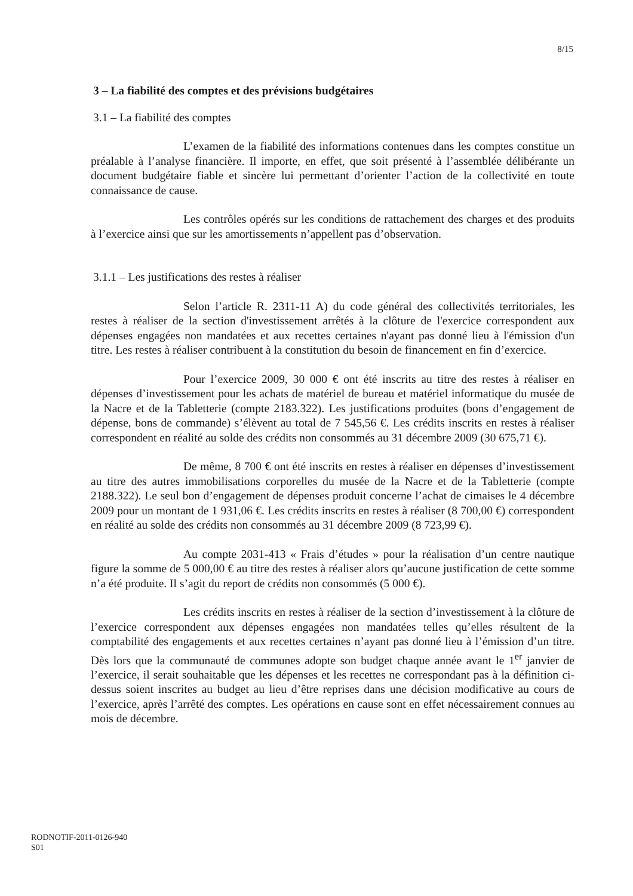8/15
3 – La fiabilité des comptes et des prévisions budgétaires
3.1 – La fiabilité des comptes
L’examen de la fiabilité des informations contenues dans les comptes constitue un préalable à l’analyse financière. Il importe, en effet, que soit présenté à l’assemblée délibérante un document budgétaire fiable et sincère lui permettant d’orienter l’action de la collectivité en toute connaissance de cause.
Les contrôles opérés sur les conditions de rattachement des charges et des produits à l’exercice ainsi que sur les amortissements n’appellent pas d’observation.
3.1.1 – Les justifications des restes à réaliser
Selon l’article R. 2311-11 A) du code général des collectivités territoriales, les restes à réaliser de la section d'investissement arrêtés à la clôture de l'exercice correspondent aux dépenses engagées non mandatées et aux recettes certaines n'ayant pas donné lieu à l'émission d'un titre. Les restes à réaliser contribuent à la constitution du besoin de financement en fin d’exercice.
Pour l’exercice 2009, 30 000 € ont été inscrits au titre des restes à réaliser en dépenses d’investissement pour les achats de matériel de bureau et matériel informatique du musée de la Nacre et de la Tabletterie (compte 2183.322). Les justifications produites (bons d’engagement de dépense, bons de commande) s’élèvent au total de 7 545,56 €. Les crédits inscrits en restes à réaliser correspondent en réalité au solde des crédits non consommés au 31 décembre 2009 (30 675,71 €).
De même, 8 700 € ont été inscrits en restes à réaliser en dépenses d’investissement au titre des autres immobilisations corporelles du musée de la Nacre et de la Tabletterie (compte 2188.322). Le seul bon d’engagement de dépenses produit concerne l’achat de cimaises le 4 décembre 2009 pour un montant de 1 931,06 €. Les crédits inscrits en restes à réaliser (8 700,00 €) correspondent en réalité au solde des crédits non consommés au 31 décembre 2009 (8 723,99 €).
Au compte 2031-413 « Frais d’études » pour la réalisation d’un centre nautique figure la somme de 5 000,00 € au titre des restes à réaliser alors qu’aucune justification de cette somme n’a été produite. Il s’agit du report de crédits non consommés (5 000 €).
Les crédits inscrits en restes à réaliser de la section d’investissement à la clôture de l’exercice correspondent aux dépenses engagées non mandatées telles qu’elles résultent de la comptabilité des engagements et aux recettes certaines n’ayant pas donné lieu à l’émission d’un titre. Dès lors que la communauté de communes adopte son budget chaque année avant le 1<sup>er</sup> janvier de l’exercice, il serait souhaitable que les dépenses et les recettes ne correspondant pas à la définition ci-dessus soient inscrites au budget au lieu d’être reprises dans une décision modificative au cours de l’exercice, après l’arrêté des comptes. Les opérations en cause sont en effet nécessairement connues au mois de décembre.
RODNOTIF-2011-0126-940
S01